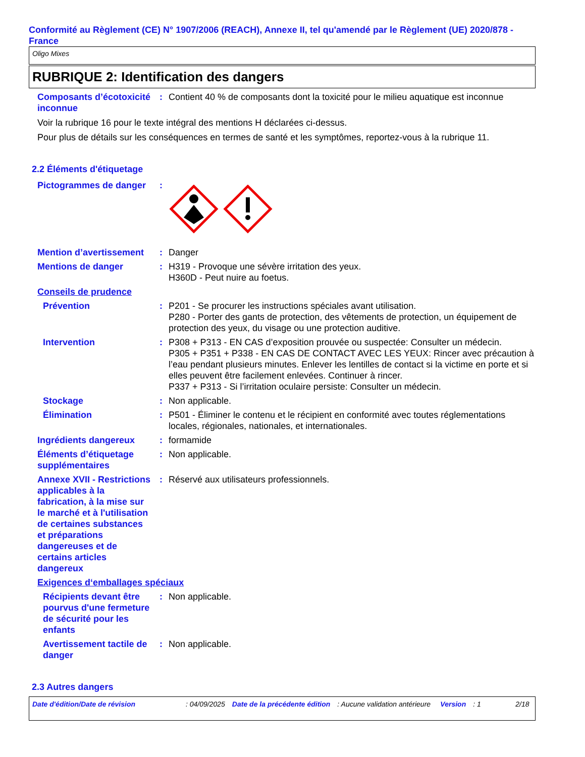Conformité au Règlement (CE) N° 1907/2006 (REACH), Annexe II, tel qu'amendé par le Règlement (UE) 2020/878 - France
Oligo Mixes
RUBRIQUE 2: Identification des dangers
Composants d’écotoxicité inconnue
: Contient 40 % de composants dont la toxicité pour le milieu aquatique est inconnue
Voir la rubrique 16 pour le texte intégral des mentions H déclarées ci-dessus.
Pour plus de détails sur les conséquences en termes de santé et les symptômes, reportez-vous à la rubrique 11.
2.2 Éléments d'étiquetage
Pictogrammes de danger
:
Mention d’avertissement
: Danger
Mentions de danger : H319 - Provoque une sévère irritation des yeux.
H360D - Peut nuire au foetus.
Conseils de prudence
Prévention : P201 - Se procurer les instructions spéciales avant utilisation.
P280 - Porter des gants de protection, des vêtements de protection, un équipement de protection des yeux, du visage ou une protection auditive.
Intervention : P308 + P313 - EN CAS d’exposition prouvée ou suspectée: Consulter un médecin.
P305 + P351 + P338 - EN CAS DE CONTACT AVEC LES YEUX: Rincer avec précaution à l’eau pendant plusieurs minutes. Enlever les lentilles de contact si la victime en porte et si elles peuvent être facilement enlevées. Continuer à rincer.
P337 + P313 - Si l’irritation oculaire persiste: Consulter un médecin.
Stockage : Non applicable.
Élimination : P501 - Éliminer le contenu et le récipient en conformité avec toutes réglementations locales, régionales, nationales, et internationales.
Ingrédients dangereux : formamide
Éléments d’étiquetage supplémentaires
: Non applicable.
Annexe XVII - Restrictions applicables à la fabrication, à la mise sur le marché et à l'utilisation de certaines substances et préparations dangereuses et de certains articles dangereux
: Réservé aux utilisateurs professionnels.
Exigences d‘emballages spéciaux
Récipients devant être pourvus d'une fermeture de sécurité pour les enfants
: Non applicable.
Avertissement tactile de danger
: Non applicable.
2.3 Autres dangers
Date d'édition/Date de révision: 04/09/2025 Date de la précédente édition: Aucune validation antérieure Version: 1 2/18